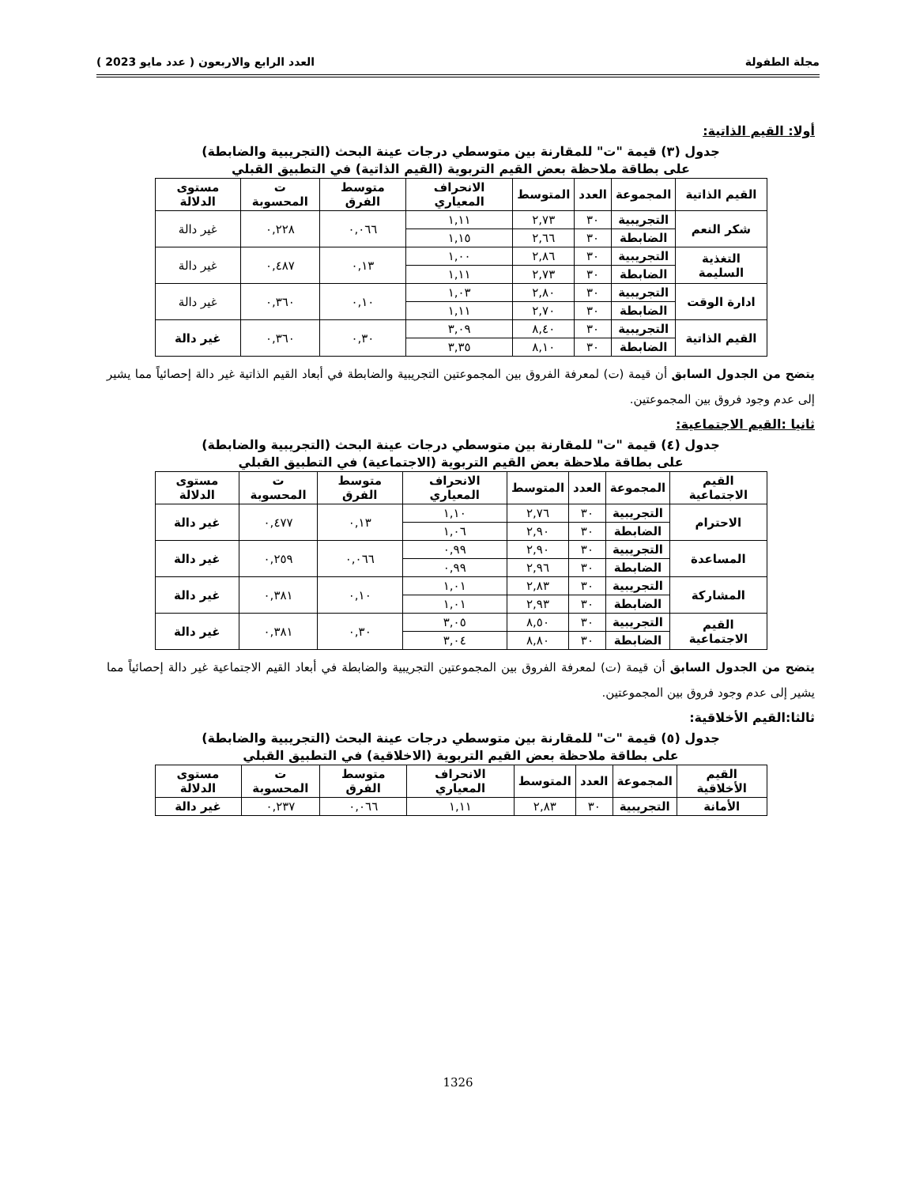مجلة الطفولة العدد الرابع والاربعون ( عدد مايو 2023 )
أولا: القيم الذاتية:
جدول (٣) قيمة "ت" للمقارنة بين متوسطي درجات عينة البحث (التجريبية والضابطة)
على بطاقة ملاحظة بعض القيم التربوية (القيم الذاتية) في التطبيق القبلي
| القيم الذاتية | المجموعة | العدد | المتوسط | الانحراف المعياري | متوسط الفرق | ت المحسوبة | مستوى الدلالة |
| --- | --- | --- | --- | --- | --- | --- | --- |
| شكر النعم | التجريبية | ٣٠ | ٢,٧٣ | ١,١١ | ٠,٠٦٦ | ٠,٢٢٨ | غير دالة |
| | الضابطة | ٣٠ | ٢,٦٦ | ١,١٥ | | | |
| التغذية السليمة | التجريبية | ٣٠ | ٢,٨٦ | ١,٠٠ | ٠,١٣ | ٠,٤٨٧ | غير دالة |
| | الضابطة | ٣٠ | ٢,٧٣ | ١,١١ | | | |
| ادارة الوقت | التجريبية | ٣٠ | ٢,٨٠ | ١,٠٣ | ٠,١٠ | ٠,٣٦٠ | غير دالة |
| | الضابطة | ٣٠ | ٢,٧٠ | ١,١١ | | | |
| القيم الذاتية | التجريبية | ٣٠ | ٨,٤٠ | ٣,٠٩ | ٠,٣٠ | ٠,٣٦٠ | غير دالة |
| | الضابطة | ٣٠ | ٨,١٠ | ٣,٣٥ | | | |
يتضح من الجدول السابق أن قيمة (ت) لمعرفة الفروق بين المجموعتين التجريبية والضابطة في أبعاد القيم الذاتية غير دالة إحصائياً مما يشير إلى عدم وجود فروق بين المجموعتين.
ثانيا :القيم الاجتماعية:
جدول (٤) قيمة "ت" للمقارنة بين متوسطي درجات عينة البحث (التجريبية والضابطة)
على بطاقة ملاحظة بعض القيم التربوية (الاجتماعية) في التطبيق القبلي
| القيم الاجتماعية | المجموعة | العدد | المتوسط | الانحراف المعياري | متوسط الفرق | ت المحسوبة | مستوى الدلالة |
| --- | --- | --- | --- | --- | --- | --- | --- |
| الاحترام | التجريبية | ٣٠ | ٢,٧٦ | ١,١٠ | ٠,١٣ | ٠,٤٧٧ | غير دالة |
| | الضابطة | ٣٠ | ٢,٩٠ | ١,٠٦ | | | |
| المساعدة | التجريبية | ٣٠ | ٢,٩٠ | ٠,٩٩ | ٠,٠٦٦ | ٠,٢٥٩ | غير دالة |
| | الضابطة | ٣٠ | ٢,٩٦ | ٠,٩٩ | | | |
| المشاركة | التجريبية | ٣٠ | ٢,٨٣ | ١,٠١ | ٠,١٠ | ٠,٣٨١ | غير دالة |
| | الضابطة | ٣٠ | ٢,٩٣ | ١,٠١ | | | |
| القيم الاجتماعية | التجريبية | ٣٠ | ٨,٥٠ | ٣,٠٥ | ٠,٣٠ | ٠,٣٨١ | غير دالة |
| | الضابطة | ٣٠ | ٨,٨٠ | ٣,٠٤ | | | |
يتضح من الجدول السابق أن قيمة (ت) لمعرفة الفروق بين المجموعتين التجريبية والضابطة في أبعاد القيم الاجتماعية غير دالة إحصائياً مما يشير إلى عدم وجود فروق بين المجموعتين.
ثالثا:القيم الأخلاقية:
جدول (٥) قيمة "ت" للمقارنة بين متوسطي درجات عينة البحث (التجريبية والضابطة)
على بطاقة ملاحظة بعض القيم التربوية (الاخلاقية) في التطبيق القبلي
| القيم الأخلاقية | المجموعة | العدد | المتوسط | الانحراف المعياري | متوسط الفرق | ت المحسوبة | مستوى الدلالة |
| --- | --- | --- | --- | --- | --- | --- | --- |
| الأمانة | التجريبية | ٣٠ | ٢,٨٣ | ١,١١ | ٠,٠٦٦ | ٠,٢٣٧ | غير دالة |
1326